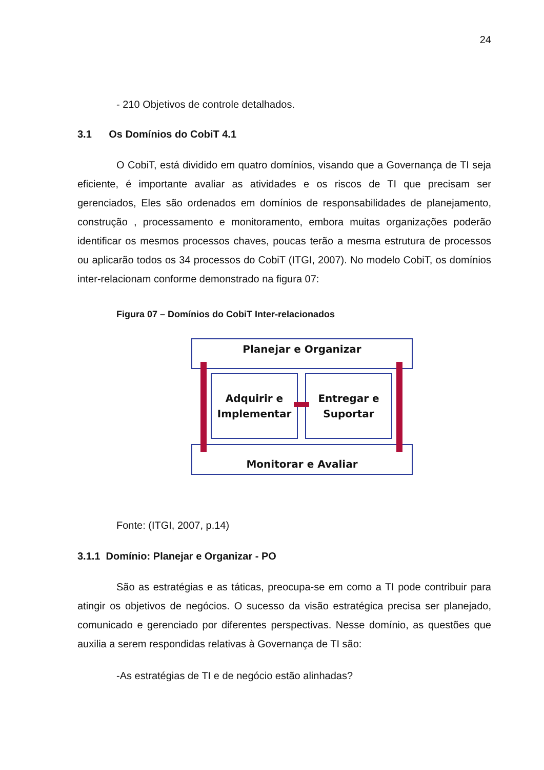24
- 210 Objetivos de controle detalhados.
3.1 Os Domínios do CobiT 4.1
O CobiT, está dividido em quatro domínios, visando que a Governança de TI seja eficiente, é importante avaliar as atividades e os riscos de TI que precisam ser gerenciados, Eles são ordenados em domínios de responsabilidades de planejamento, construção , processamento e monitoramento, embora muitas organizações poderão identificar os mesmos processos chaves, poucas terão a mesma estrutura de processos ou aplicarão todos os 34 processos do CobiT (ITGI, 2007). No modelo CobiT, os domínios inter-relacionam conforme demonstrado na figura 07:
Figura 07 – Domínios do CobiT Inter-relacionados
Planejar e Organizar
Adquirir e
Implementar
Entregar e
Suportar
Monitorar e Avaliar
Fonte: (ITGI, 2007, p.14)
3.1.1 Domínio: Planejar e Organizar - PO
São as estratégias e as táticas, preocupa-se em como a TI pode contribuir para atingir os objetivos de negócios. O sucesso da visão estratégica precisa ser planejado, comunicado e gerenciado por diferentes perspectivas. Nesse domínio, as questões que auxilia a serem respondidas relativas à Governança de TI são:
-As estratégias de TI e de negócio estão alinhadas?